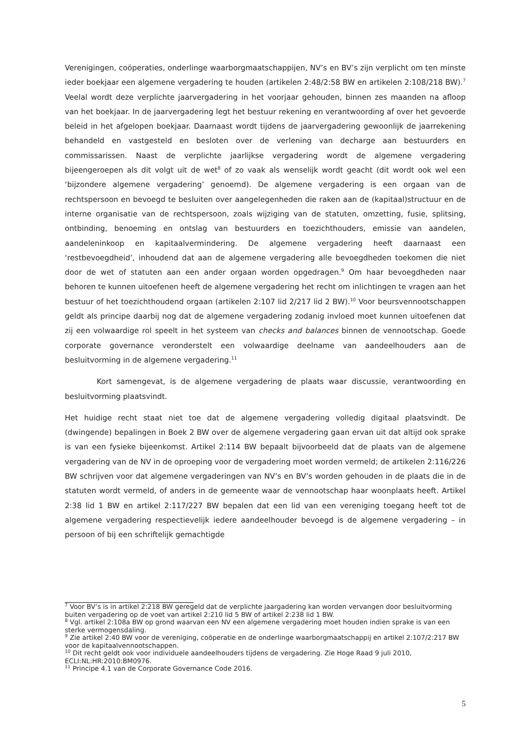Verenigingen, coöperaties, onderlinge waarborgmaatschappijen, NV’s en BV’s zijn verplicht om ten minste ieder boekjaar een algemene vergadering te houden (artikelen 2:48/2:58 BW en artikelen 2:108/218 BW).<sup>7</sup> Veelal wordt deze verplichte jaarvergadering in het voorjaar gehouden, binnen zes maanden na afloop van het boekjaar. In de jaarvergadering legt het bestuur rekening en verantwoording af over het gevoerde beleid in het afgelopen boekjaar. Daarnaast wordt tijdens de jaarvergadering gewoonlijk de jaarrekening behandeld en vastgesteld en besloten over de verlening van decharge aan bestuurders en commissarissen. Naast de verplichte jaarlijkse vergadering wordt de algemene vergadering bijeengeroepen als dit volgt uit de wet<sup>8</sup> of zo vaak als wenselijk wordt geacht (dit wordt ook wel een ‘bijzondere algemene vergadering’ genoemd). De algemene vergadering is een orgaan van de rechtspersoon en bevoegd te besluiten over aangelegenheden die raken aan de (kapitaal)structuur en de interne organisatie van de rechtspersoon, zoals wijziging van de statuten, omzetting, fusie, splitsing, ontbinding, benoeming en ontslag van bestuurders en toezichthouders, emissie van aandelen, aandeleninkoop en kapitaalvermindering. De algemene vergadering heeft daarnaast een ‘restbevoegdheid’, inhoudend dat aan de algemene vergadering alle bevoegdheden toekomen die niet door de wet of statuten aan een ander orgaan worden opgedragen.<sup>9</sup> Om haar bevoegdheden naar behoren te kunnen uitoefenen heeft de algemene vergadering het recht om inlichtingen te vragen aan het bestuur of het toezichthoudend orgaan (artikelen 2:107 lid 2/217 lid 2 BW).<sup>10</sup> Voor beursvennootschappen geldt als principe daarbij nog dat de algemene vergadering zodanig invloed moet kunnen uitoefenen dat zij een volwaardige rol speelt in het systeem van checks and balances binnen de vennootschap. Goede corporate governance veronderstelt een volwaardige deelname van aandeelhouders aan de besluitvorming in de algemene vergadering.<sup>11</sup>
Kort samengevat, is de algemene vergadering de plaats waar discussie, verantwoording en besluitvorming plaatsvindt.
Het huidige recht staat niet toe dat de algemene vergadering volledig digitaal plaatsvindt. De (dwingende) bepalingen in Boek 2 BW over de algemene vergadering gaan ervan uit dat altijd ook sprake is van een fysieke bijeenkomst. Artikel 2:114 BW bepaalt bijvoorbeeld dat de plaats van de algemene vergadering van de NV in de oproeping voor de vergadering moet worden vermeld; de artikelen 2:116/226 BW schrijven voor dat algemene vergaderingen van NV’s en BV’s worden gehouden in de plaats die in de statuten wordt vermeld, of anders in de gemeente waar de vennootschap haar woonplaats heeft. Artikel 2:38 lid 1 BW en artikel 2:117/227 BW bepalen dat een lid van een vereniging toegang heeft tot de algemene vergadering respectievelijk iedere aandeelhouder bevoegd is de algemene vergadering – in persoon of bij een schriftelijk gemachtigde
<sup>7</sup> Voor BV’s is in artikel 2:218 BW geregeld dat de verplichte jaargadering kan worden vervangen door besluitvorming buiten vergadering op de voet van artikel 2:210 lid 5 BW of artikel 2:238 lid 1 BW.
<sup>8</sup> Vgl. artikel 2:108a BW op grond waarvan een NV een algemene vergadering moet houden indien sprake is van een sterke vermogensdaling.
<sup>9</sup> Zie artikel 2:40 BW voor de vereniging, coöperatie en de onderlinge waarborgmaatschappij en artikel 2:107/2:217 BW voor de kapitaalvennootschappen.
<sup>10</sup> Dit recht geldt ook voor individuele aandeelhouders tijdens de vergadering. Zie Hoge Raad 9 juli 2010, ECLI:NL:HR:2010:BM0976.
<sup>11</sup> Principe 4.1 van de Corporate Governance Code 2016.
5